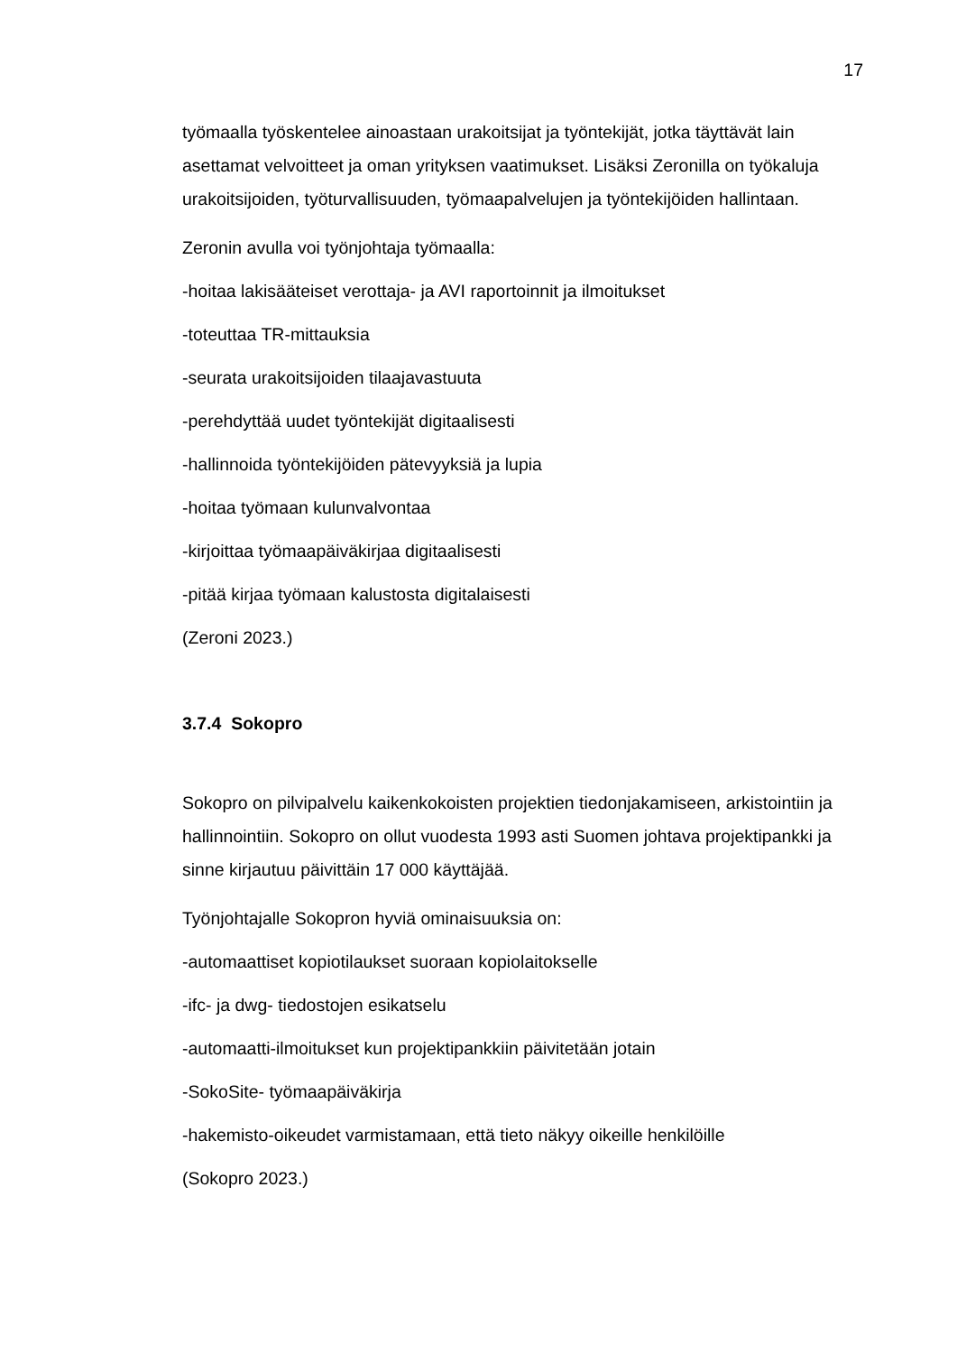17
työmaalla työskentelee ainoastaan urakoitsijat ja työntekijät, jotka täyttävät lain asettamat velvoitteet ja oman yrityksen vaatimukset. Lisäksi Zeronilla on työkaluja urakoitsijoiden, työturvallisuuden, työmaapalvelujen ja työntekijöiden hallintaan.
Zeronin avulla voi työnjohtaja työmaalla:
-hoitaa lakisääteiset verottaja- ja AVI raportoinnit ja ilmoitukset
-toteuttaa TR-mittauksia
-seurata urakoitsijoiden tilaajavastuuta
-perehdyttää uudet työntekijät digitaalisesti
-hallinnoida työntekijöiden pätevyyksiä ja lupia
-hoitaa työmaan kulunvalvontaa
-kirjoittaa työmaapäiväkirjaa digitaalisesti
-pitää kirjaa työmaan kalustosta digitalaisesti
(Zeroni 2023.)
3.7.4 Sokopro
Sokopro on pilvipalvelu kaikenkokoisten projektien tiedonjakamiseen, arkistointiin ja hallinnointiin. Sokopro on ollut vuodesta 1993 asti Suomen johtava projektipankki ja sinne kirjautuu päivittäin 17 000 käyttäjää.
Työnjohtajalle Sokopron hyviä ominaisuuksia on:
-automaattiset kopiotilaukset suoraan kopiolaitokselle
-ifc- ja dwg- tiedostojen esikatselu
-automaatti-ilmoitukset kun projektipankkiin päivitetään jotain
-SokoSite- työmaapäiväkirja
-hakemisto-oikeudet varmistamaan, että tieto näkyy oikeille henkilöille
(Sokopro 2023.)